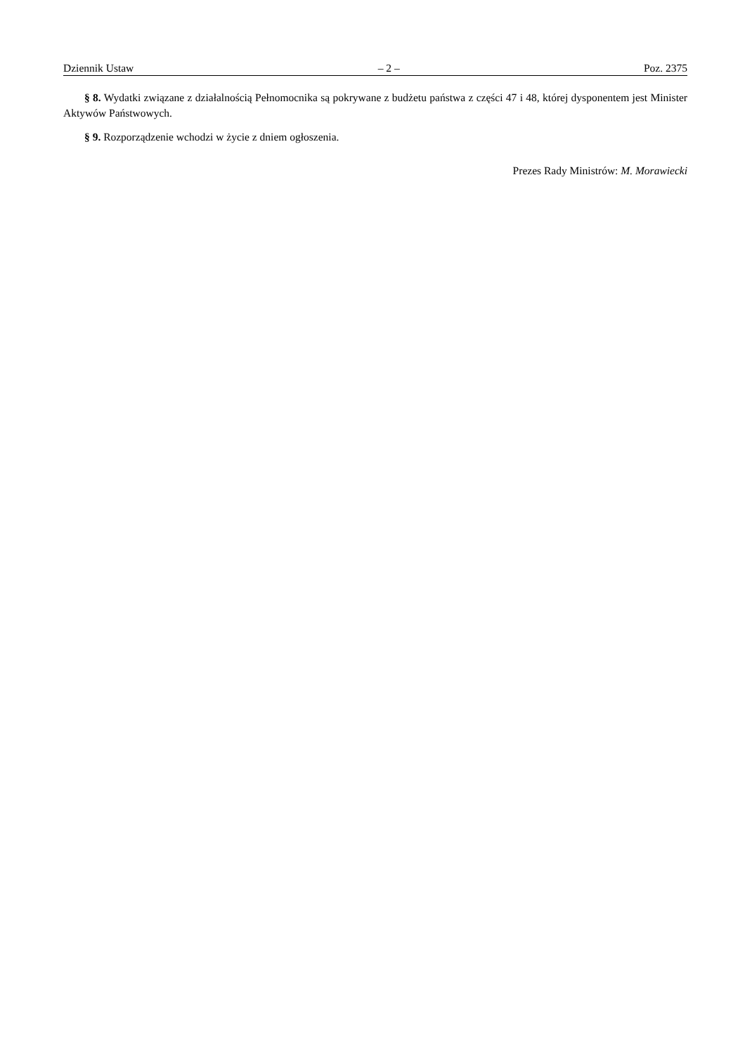Dziennik Ustaw – 2 – Poz. 2375
§ 8. Wydatki związane z działalnością Pełnomocnika są pokrywane z budżetu państwa z części 47 i 48, której dysponentem jest Minister Aktywów Państwowych.
§ 9. Rozporządzenie wchodzi w życie z dniem ogłoszenia.
Prezes Rady Ministrów: M. Morawiecki